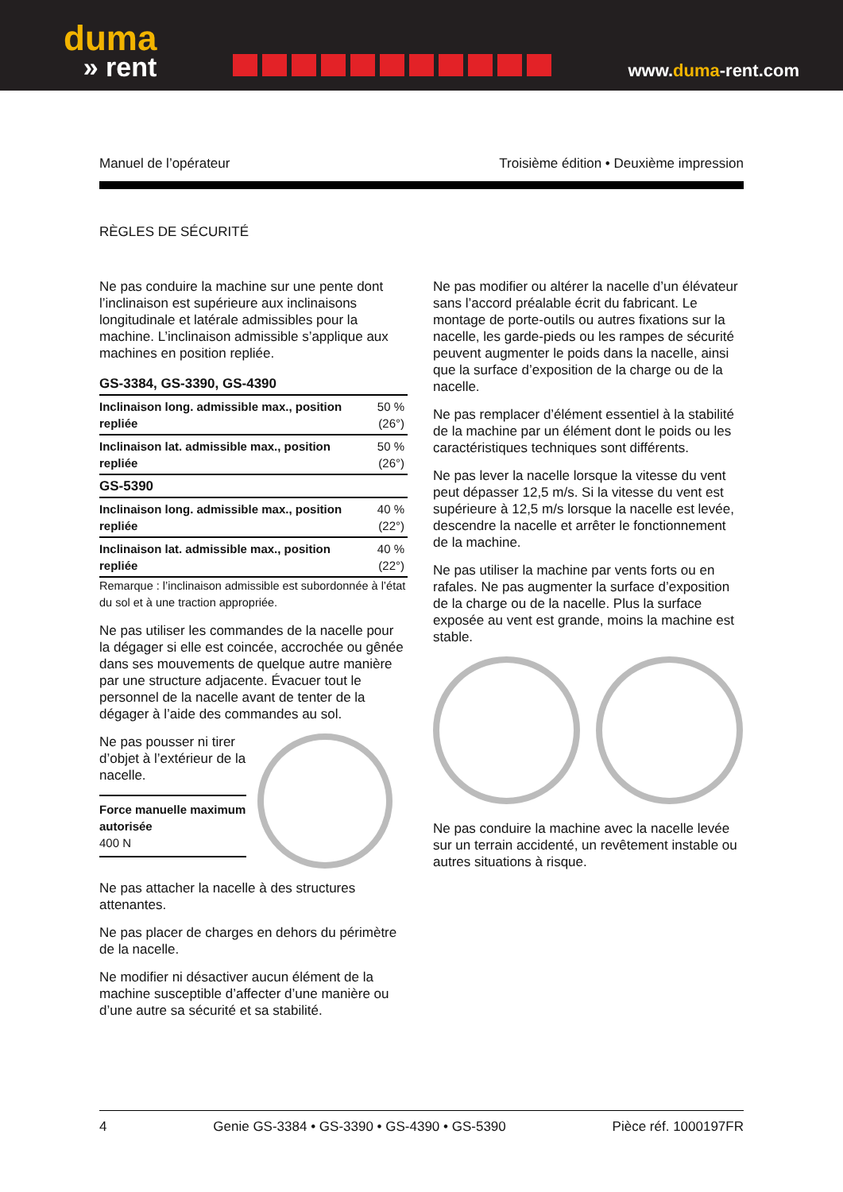duma
» rent
www.duma-rent.com
Manuel de l’opérateur Troisième édition • Deuxième impression
RÈGLES DE SÉCURITÉ
Ne pas conduire la machine sur une pente dont l’inclinaison est supérieure aux inclinaisons longitudinale et latérale admissibles pour la machine. L’inclinaison admissible s’applique aux machines en position repliée.
| GS-3384, GS-3390, GS-4390 | |
| Inclinaison long. admissible max., position repliée | 50 % (26°) |
| Inclinaison lat. admissible max., position repliée | 50 % (26°) |
| GS-5390 | |
| Inclinaison long. admissible max., position repliée | 40 % (22°) |
| Inclinaison lat. admissible max., position repliée | 40 % (22°) |
Remarque : l’inclinaison admissible est subordonnée à l’état du sol et à une traction appropriée.
Ne pas utiliser les commandes de la nacelle pour la dégager si elle est coincée, accrochée ou gênée dans ses mouvements de quelque autre manière par une structure adjacente. Évacuer tout le personnel de la nacelle avant de tenter de la dégager à l’aide des commandes au sol.
Ne pas pousser ni tirer d’objet à l’extérieur de la nacelle.
Force manuelle maximum autorisée
400 N
Ne pas attacher la nacelle à des structures attenantes.
Ne pas placer de charges en dehors du périmètre de la nacelle.
Ne modifier ni désactiver aucun élément de la machine susceptible d’affecter d’une manière ou d’une autre sa sécurité et sa stabilité.
Ne pas modifier ou altérer la nacelle d’un élévateur sans l’accord préalable écrit du fabricant. Le montage de porte-outils ou autres fixations sur la nacelle, les garde-pieds ou les rampes de sécurité peuvent augmenter le poids dans la nacelle, ainsi que la surface d’exposition de la charge ou de la nacelle.
Ne pas remplacer d’élément essentiel à la stabilité de la machine par un élément dont le poids ou les caractéristiques techniques sont différents.
Ne pas lever la nacelle lorsque la vitesse du vent peut dépasser 12,5 m/s. Si la vitesse du vent est supérieure à 12,5 m/s lorsque la nacelle est levée, descendre la nacelle et arrêter le fonctionnement de la machine.
Ne pas utiliser la machine par vents forts ou en rafales. Ne pas augmenter la surface d’exposition de la charge ou de la nacelle. Plus la surface exposée au vent est grande, moins la machine est stable.
Ne pas conduire la machine avec la nacelle levée sur un terrain accidenté, un revêtement instable ou autres situations à risque.
4 Genie GS-3384 • GS-3390 • GS-4390 • GS-5390 Pièce réf. 1000197FR